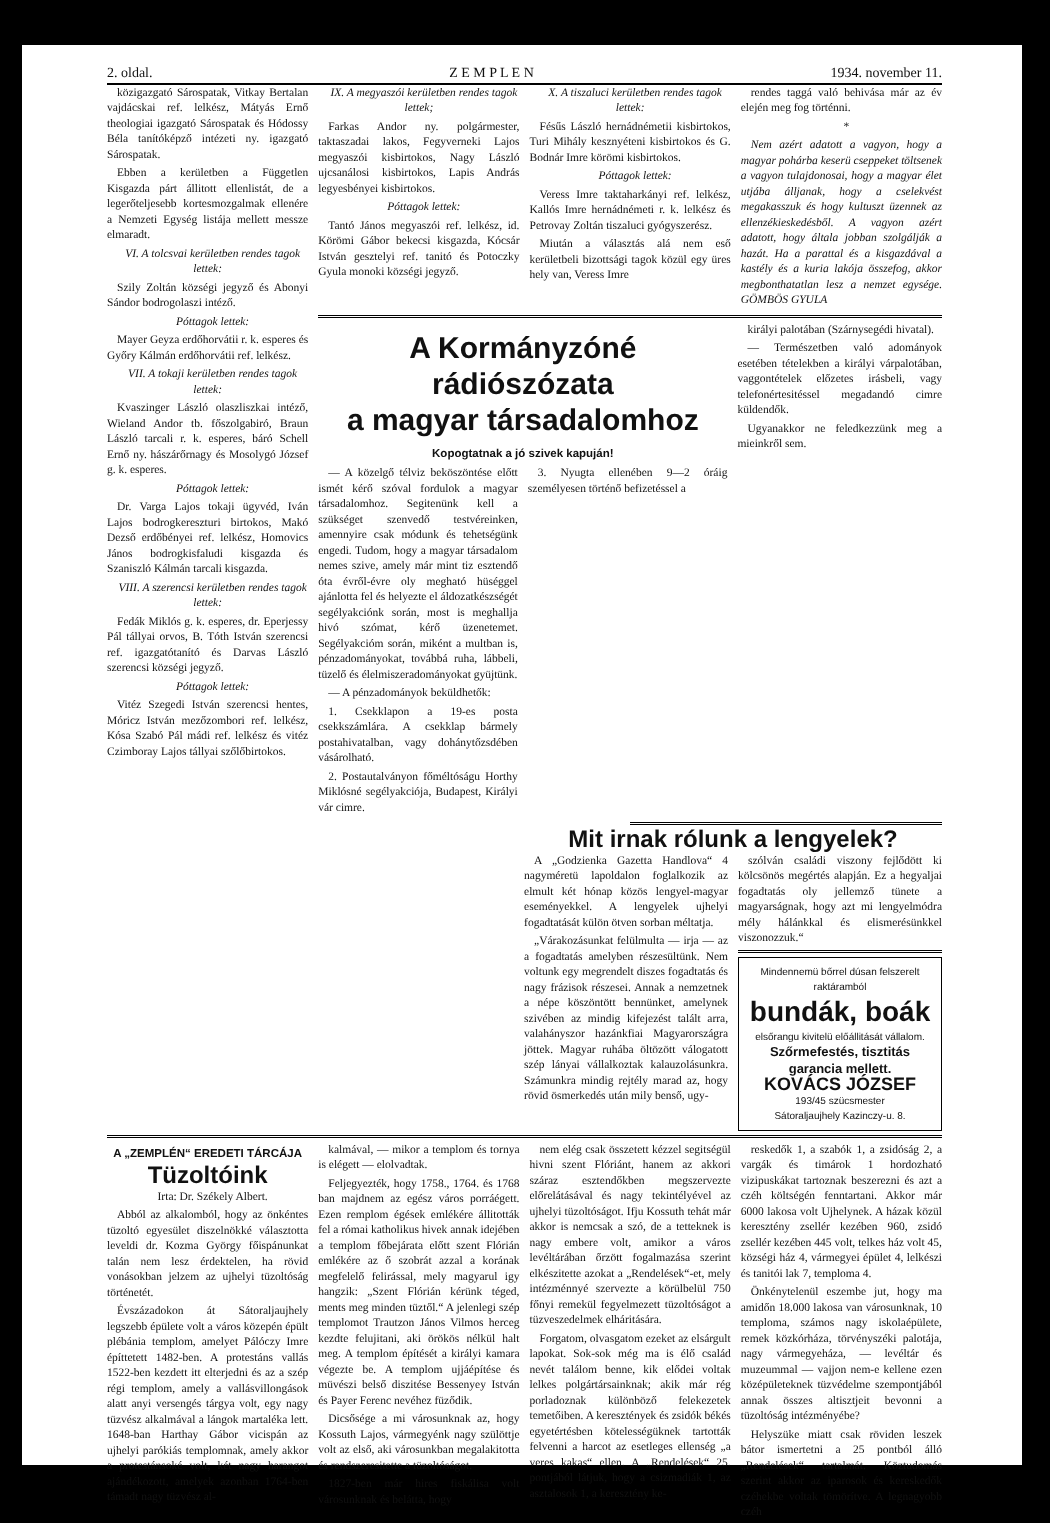2. oldal. Z E M P L E N 1934. november 11.
közigazgató Sárospatak, Vitkay Bertalan vajdácskai ref. lelkész, Mátyás Ernő theologiai igazgató Sárospatak és Hódossy Béla tanítóképző intézeti ny. igazgató Sárospatak.
Ebben a kerületben a Független Kisgazda párt állitott ellenlistát, de a legerőteljesebb kortesmozgalmak ellenére a Nemzeti Egység listája mellett messze elmaradt.
VI. A tolcsvai kerületben rendes tagok lettek:
Szily Zoltán községi jegyző és Abonyi Sándor bodrogolaszi intéző.
Póttagok lettek:
Mayer Geyza erdőhorvátii r. k. esperes és Győry Kálmán erdőhorvátii ref. lelkész.
VII. A tokaji kerületben rendes tagok lettek:
Kvaszinger László olaszliszkai intéző, Wieland Andor tb. főszolgabiró, Braun László tarcali r. k. esperes, báró Schell Ernő ny. hászárőrnagy és Mosolygó József g. k. esperes.
Póttagok lettek:
Dr. Varga Lajos tokaji ügyvéd, Iván Lajos bodrogkereszturi birtokos, Makó Dezső erdőbényei ref. lelkész, Homovics János bodrogkisfaludi kisgazda és Szaniszló Kálmán tarcali kisgazda.
VIII. A szerencsi kerületben rendes tagok lettek:
Fedák Miklós g. k. esperes, dr. Eperjessy Pál tállyai orvos, B. Tóth István szerencsi ref. igazgatótanító és Darvas László szerencsi községi jegyző.
Póttagok lettek:
Vitéz Szegedi István szerencsi hentes, Móricz István mezőzombori ref. lelkész, Kósa Szabó Pál mádi ref. lelkész és vitéz Czimboray Lajos tállyai szőlőbirtokos.
IX. A megyaszói kerületben rendes tagok lettek;
Farkas Andor ny. polgármester, taktaszadai lakos, Fegyverneki Lajos megyaszói kisbirtokos, Nagy László ujcsanálosi kisbirtokos, Lapis András legyesbényei kisbirtokos.
Póttagok lettek:
Tantó János megyaszói ref. lelkész, id. Körömi Gábor bekecsi kisgazda, Kócsár István gesztelyi ref. tanitó és Potoczky Gyula monoki községi jegyző.
X. A tiszaluci kerületben rendes tagok lettek:
Fésűs László hernádnémetii kisbirtokos, Turi Mihály kesznyéteni kisbirtokos és G. Bodnár Imre körömi kisbirtokos.
Póttagok lettek:
Veress Imre taktaharkányi ref. lelkész, Kallós Imre hernádnémeti r. k. lelkész és Petrovay Zoltán tiszaluci gyógyszerész.
Miután a választás alá nem eső kerületbeli bizottsági tagok közül egy üres hely van, Veress Imre
rendes taggá való behivása már az év elején meg fog történni.
*
Nem azért adatott a vagyon, hogy a magyar pohárba keserü cseppeket töltsenek a vagyon tulajdonosai, hogy a magyar élet utjába álljanak, hogy a cselekvést megakasszuk és hogy kultuszt üzennek az ellenzékieskedésből. A vagyon azért adatott, hogy általa jobban szolgálják a hazát. Ha a parattal és a kisgazdával a kastély és a kuria lakója összefog, akkor megbonthatatlan lesz a nemzet egysége. GÖMBÖS GYULA
A Kormányzóné rádiószózata
a magyar társadalomhoz
Kopogtatnak a jó szivek kapuján!
— A közelgő télviz beköszöntése előtt ismét kérő szóval fordulok a magyar társadalomhoz. Segitenünk kell a szükséget szenvedő testvéreinken, amennyire csak módunk és tehetségünk engedi. Tudom, hogy a magyar társadalom nemes szive, amely már mint tiz esztendő óta évről-évre oly megható hüséggel ajánlotta fel és helyezte el áldozatkészségét segélyakciónk során, most is meghallja hivó szómat, kérő üzenetemet. Segélyakcióm során, miként a multban is, pénzadományokat, továbbá ruha, lábbeli, tüzelő és élelmiszeradományokat gyüjtünk.
— A pénzadományok beküldhetők:
1. Csekklapon a 19-es posta csekkszámlára. A csekklap bármely postahivatalban, vagy dohánytőzsdében vásárolható.
2. Postautalványon főméltóságu Horthy Miklósné segélyakciója, Budapest, Királyi vár cimre.
3. Nyugta ellenében 9—2 óráig személyesen történő befizetéssel a
királyi palotában (Szárnysegédi hivatal).
— Természetben való adományok esetében tételekben a királyi várpalotában, vaggontételek előzetes irásbeli, vagy telefonértesitéssel megadandó cimre küldendők.
Ugyanakkor ne feledkezzünk meg a mieinkről sem.
Mit irnak rólunk a lengyelek?
A „Godzienka Gazetta Handlova“ 4 nagyméretü lapoldalon foglalkozik az elmult két hónap közös lengyel-magyar eseményekkel. A lengyelek ujhelyi fogadtatását külön ötven sorban méltatja.
„Várakozásunkat felülmulta — irja — az a fogadtatás amelyben részesültünk. Nem voltunk egy megrendelt diszes fogadtatás és nagy frázisok részesei. Annak a nemzetnek a népe köszöntött bennünket, amelynek szivében az mindig kifejezést talált arra, valahányszor hazánkfiai Magyarországra jöttek. Magyar ruhába öltözött válogatott szép lányai vállalkoztak kalauzolásunkra. Számunkra mindig rejtély marad az, hogy rövid ösmerkedés után mily benső, ugy-
szólván családi viszony fejlődött ki kölcsönös megértés alapján. Ez a hegyaljai fogadtatás oly jellemző tünete a magyarságnak, hogy azt mi lengyelmódra mély hálánkkal és elismerésünkkel viszonozzuk.“
Mindennemü bőrrel dúsan felszerelt raktáramból
bundák, boák
elsőrangu kivitelü előállitását vállalom.
Szőrmefestés, tisztitás garancia mellett.
KOVÁCS JÓZSEF
193/45 szücsmester
Sátoraljaujhely Kazinczy-u. 8.
A „ZEMPLÉN“ EREDETI TÁRCÁJA
Tüzoltóink
Irta: Dr. Székely Albert.
Abból az alkalomból, hogy az önkéntes tüzoltó egyesület diszelnökké választotta leveldi dr. Kozma György főispánunkat talán nem lesz érdektelen, ha rövid vonásokban jelzem az ujhelyi tüzoltóság történetét.
Évszázadokon át Sátoraljaujhely legszebb épülete volt a város közepén épült plébánia templom, amelyet Pálóczy Imre építtetett 1482-ben. A protestáns vallás 1522-ben kezdett itt elterjedni és az a szép régi templom, amely a vallásvillongások alatt anyi versengés tárgya volt, egy nagy tüzvész alkalmával a lángok martaléka lett. 1648-ban Harthay Gábor vicispán az ujhelyi parókiás templomnak, amely akkor a protestánsoké volt, két nagy harangot ajándékozott, amelyek azonban 1764-ben támadt nagy tüzvész al-
kalmával, — mikor a templom és tornya is elégett — elolvadtak.
Feljegyezték, hogy 1758., 1764. és 1768 ban majdnem az egész város porráégett. Ezen remplom égések emlékére állitották fel a római katholikus hivek annak idejében a templom főbejárata előtt szent Flórián emlékére az ő szobrát azzal a korának megfelelő felirással, mely magyarul igy hangzik: „Szent Flórián kérünk téged, ments meg minden tüztől.“ A jelenlegi szép templomot Trautzon János Vilmos herceg kezdte felujitani, aki örökös nélkül halt meg. A templom építését a királyi kamara végezte be. A templom ujjáépítése és müvészi belső diszitése Bessenyey István és Payer Ferenc nevéhez füződik.
Dicsősége a mi városunknak az, hogy Kossuth Lajos, vármegyénk nagy szülöttje volt az első, aki városunkban megalakitotta és rendszeresitette a tüzoltóságot.
1827-ben már hires fiskálisa volt városunknak és belátta, hogy
nem elég csak összetett kézzel segitségül hivni szent Flóriánt, hanem az akkori száraz esztendőkben megszervezte előrelátásával és nagy tekintélyével az ujhelyi tüzoltóságot. Ifju Kossuth tehát már akkor is nemcsak a szó, de a tetteknek is nagy embere volt, amikor a város levéltárában őrzött fogalmazása szerint elkészitette azokat a „Rendelések“-et, mely intézménnyé szervezte a körülbelül 750 főnyi remekül fegyelmezett tüzoltóságot a tüzveszedelmek elháritására.
Forgatom, olvasgatom ezeket az elsárgult lapokat. Sok-sok még ma is élő család nevét találom benne, kik elődei voltak lelkes polgártársainknak; akik már rég porladoznak különböző felekezetek temetőiben. A keresztények és zsidók békés egyetértésben kötelességüknek tartották felvenni a harcot az esetleges ellenség „a veres kakas“ ellen. A „Rendelések“ 25. pontjából látjuk, hogy a csizmadiák 1, az asztalosok 1, a keresztény ke-
reskedők 1, a szabók 1, a zsidóság 2, a vargák és timárok 1 hordozható vizipuskákat tartoznak beszerezni és azt a czéh költségén fenntartani. Akkor már 6000 lakosa volt Ujhelynek. A házak közül keresztény zsellér kezében 960, zsidó zsellér kezében 445 volt, telkes ház volt 45, községi ház 4, vármegyei épület 4, lelkészi és tanitói lak 7, temploma 4.
Önkénytelenül eszembe jut, hogy ma amidőn 18.000 lakosa van városunknak, 10 temploma, számos nagy iskolaépülete, remek közkórháza, törvényszéki palotája, nagy vármegyeháza, — levéltár és muzeummal — vajjon nem-e kellene ezen középületeknek tüzvédelme szempontjából annak összes altisztjeit bevonni a tüzoltóság intézményébe?
Helyszüke miatt csak röviden leszek bátor ismertetni a 25 pontból álló „Rendelések“ tartalmát. Köztudomás szerint akkor az iparosok és kereskedők czéhekbe voltak tömörítve. A legnagyobb czéh